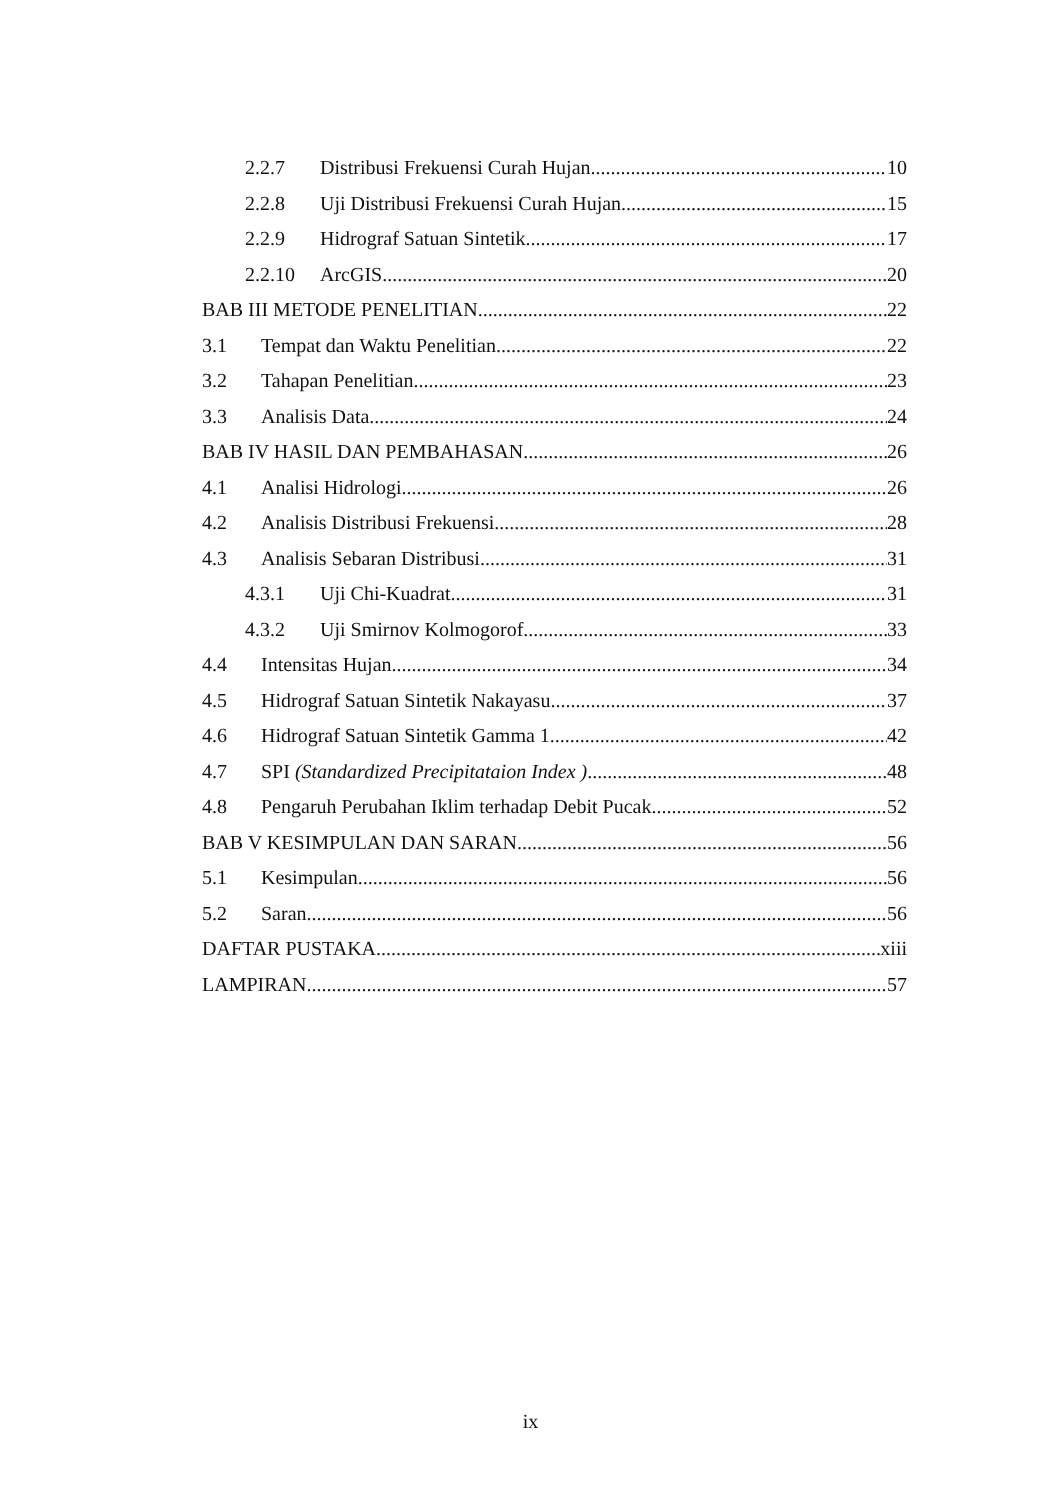2.2.7 Distribusi Frekuensi Curah Hujan 10
2.2.8 Uji Distribusi Frekuensi Curah Hujan 15
2.2.9 Hidrograf Satuan Sintetik 17
2.2.10 ArcGIS 20
BAB III METODE PENELITIAN 22
3.1 Tempat dan Waktu Penelitian 22
3.2 Tahapan Penelitian 23
3.3 Analisis Data 24
BAB IV HASIL DAN PEMBAHASAN 26
4.1 Analisi Hidrologi 26
4.2 Analisis Distribusi Frekuensi 28
4.3 Analisis Sebaran Distribusi 31
4.3.1 Uji Chi-Kuadrat 31
4.3.2 Uji Smirnov Kolmogorof 33
4.4 Intensitas Hujan 34
4.5 Hidrograf Satuan Sintetik Nakayasu 37
4.6 Hidrograf Satuan Sintetik Gamma 1 42
4.7 SPI (Standardized Precipitataion Index ) 48
4.8 Pengaruh Perubahan Iklim terhadap Debit Pucak 52
BAB V KESIMPULAN DAN SARAN 56
5.1 Kesimpulan 56
5.2 Saran 56
DAFTAR PUSTAKA xiii
LAMPIRAN 57
ix